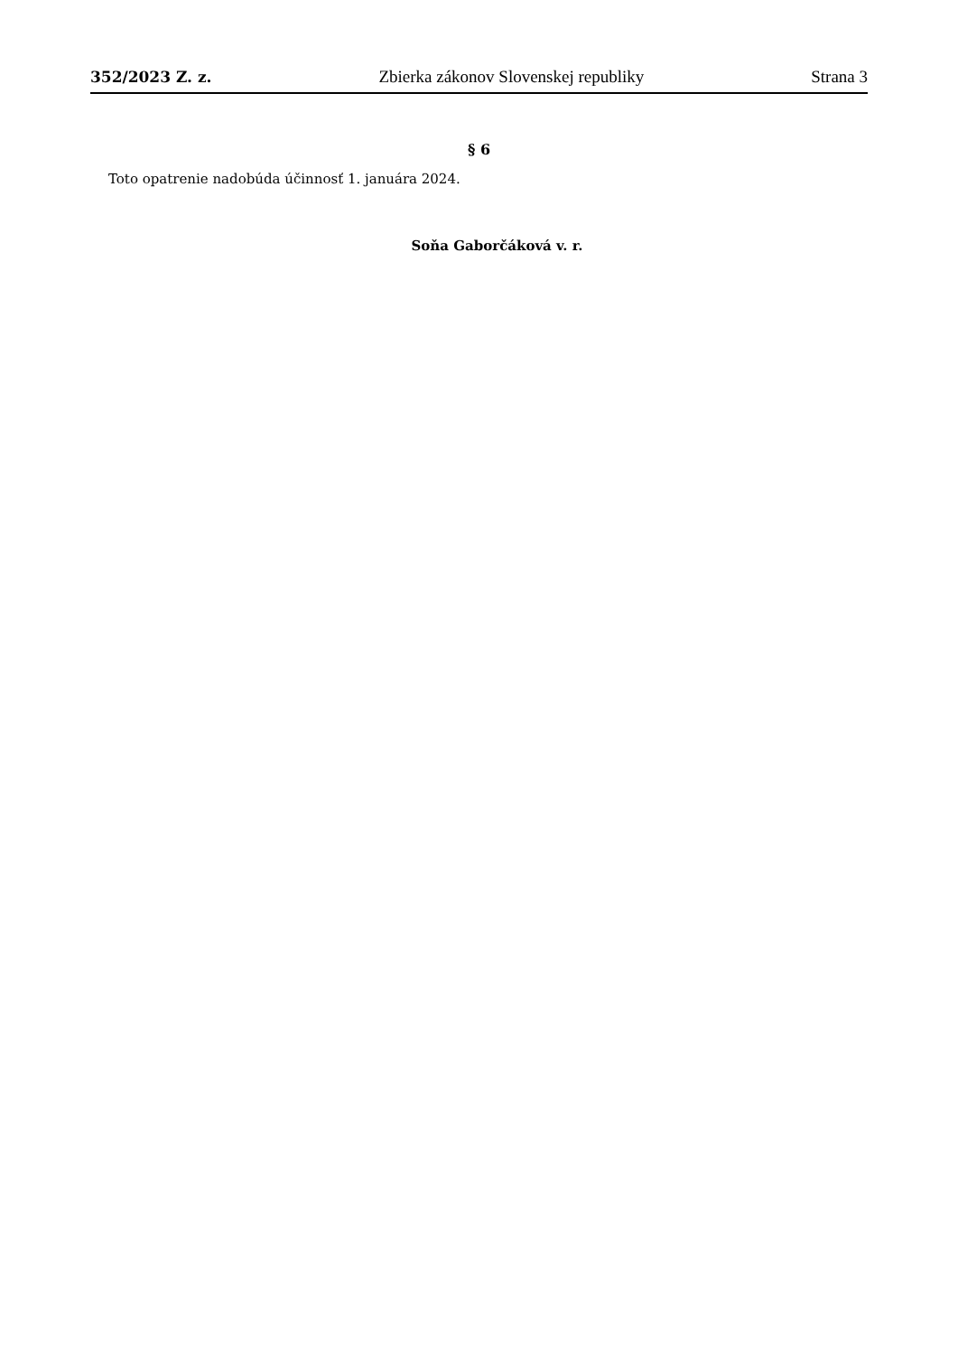352/2023 Z. z. Zbierka zákonov Slovenskej republiky Strana 3
§ 6
Toto opatrenie nadobúda účinnosť 1. januára 2024.
Soňa Gaborčáková v. r.